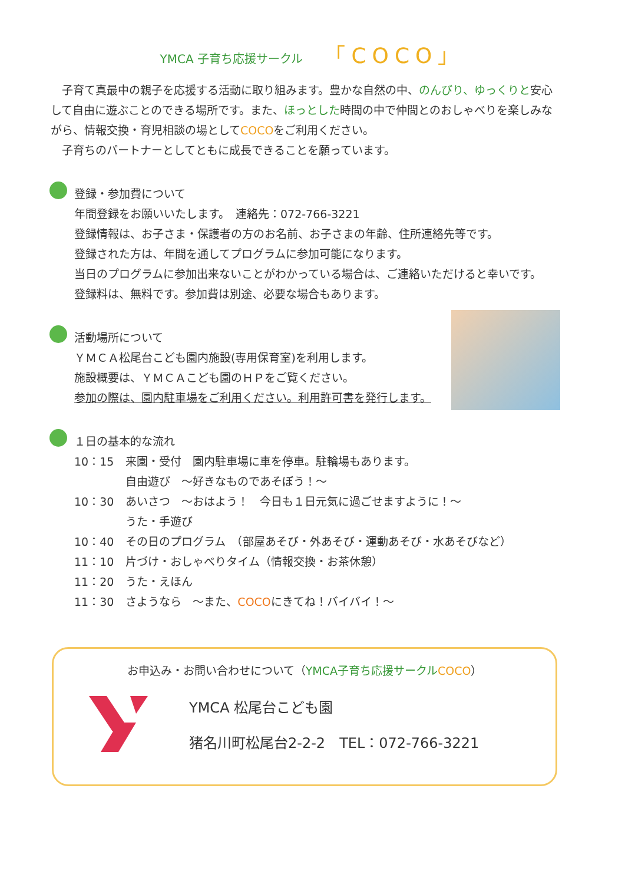YMCA 子育ち応援サークル 「COCO」
　子育て真最中の親子を応援する活動に取り組みます。豊かな自然の中、のんびり、ゆっくりと安心して自由に遊ぶことのできる場所です。また、ほっとした時間の中で仲間とのおしゃべりを楽しみながら、情報交換・育児相談の場としてCOCOをご利用ください。
　子育ちのパートナーとしてともに成長できることを願っています。
登録・参加費について
年間登録をお願いいたします。　連絡先：072-766-3221
登録情報は、お子さま・保護者の方のお名前、お子さまの年齢、住所連絡先等です。
登録された方は、年間を通してプログラムに参加可能になります。
当日のプログラムに参加出来ないことがわかっている場合は、ご連絡いただけると幸いです。
登録料は、無料です。参加費は別途、必要な場合もあります。
活動場所について
ＹＭＣＡ松尾台こども園内施設(専用保育室)を利用します。
施設概要は、ＹＭＣＡこども園のＨＰをご覧ください。
参加の際は、園内駐車場をご利用ください。利用許可書を発行します。
１日の基本的な流れ
| 10：15 | 来園・受付 園内駐車場に車を停車。駐輪場もあります。 自由遊び ～好きなものであそぼう！～ |
| 10：30 | あいさつ ～おはよう！ 今日も１日元気に過ごせますように！～ うた・手遊び |
| 10：40 | その日のプログラム （部屋あそび・外あそび・運動あそび・水あそびなど） |
| 11：10 | 片づけ・おしゃべりタイム（情報交換・お茶休憩） |
| 11：20 | うた・えほん |
| 11：30 | さようなら ～また、 COCO にきてね！バイバイ！～ |
お申込み・お問い合わせについて（YMCA子育ち応援サークル COCO）
YMCA 松尾台こども園
猪名川町松尾台2-2-2　TEL：072-766-3221